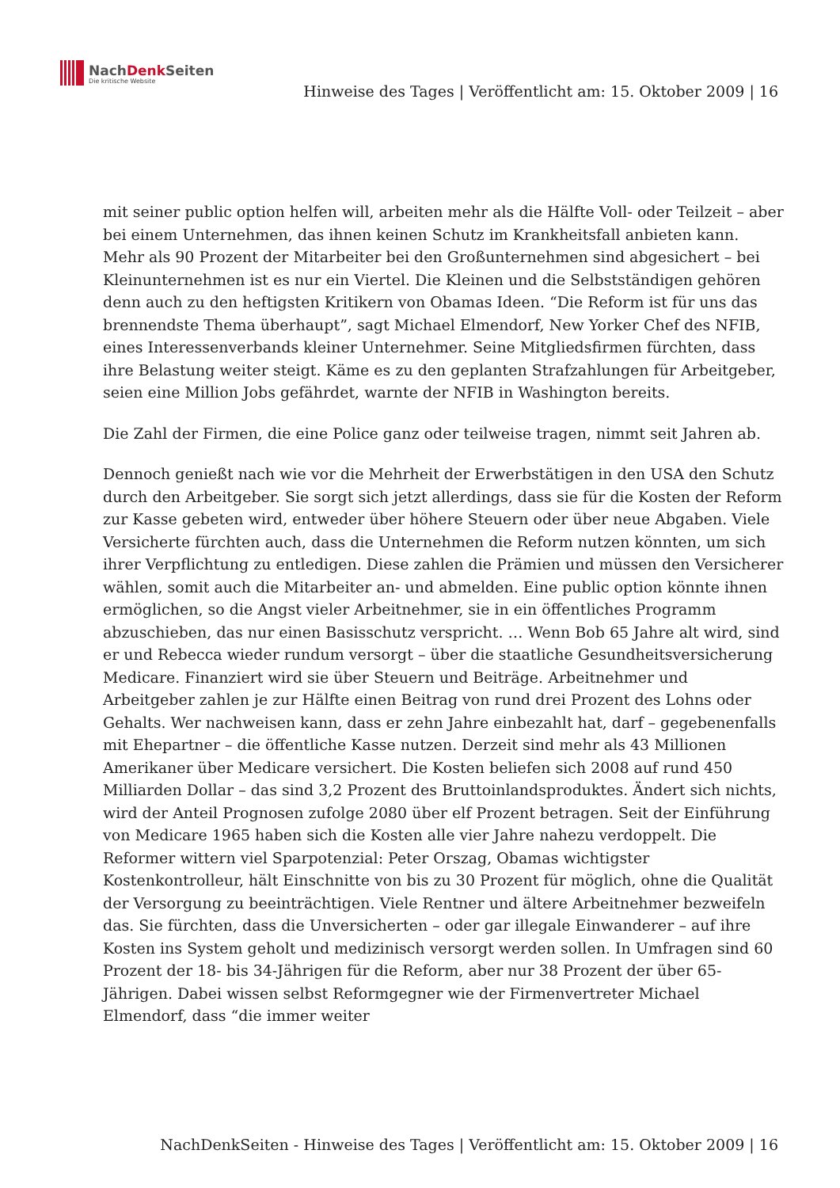NachDenk Seiten
Die kritische Website
Hinweise des Tages | Veröffentlicht am: 15. Oktober 2009 | 16
mit seiner public option helfen will, arbeiten mehr als die Hälfte Voll- oder Teilzeit – aber bei einem Unternehmen, das ihnen keinen Schutz im Krankheitsfall anbieten kann. Mehr als 90 Prozent der Mitarbeiter bei den Großunternehmen sind abgesichert – bei Kleinunternehmen ist es nur ein Viertel. Die Kleinen und die Selbstständigen gehören denn auch zu den heftigsten Kritikern von Obamas Ideen. “Die Reform ist für uns das brennendste Thema überhaupt”, sagt Michael Elmendorf, New Yorker Chef des NFIB, eines Interessenverbands kleiner Unternehmer. Seine Mitgliedsfirmen fürchten, dass ihre Belastung weiter steigt. Käme es zu den geplanten Strafzahlungen für Arbeitgeber, seien eine Million Jobs gefährdet, warnte der NFIB in Washington bereits.
Die Zahl der Firmen, die eine Police ganz oder teilweise tragen, nimmt seit Jahren ab.
Dennoch genießt nach wie vor die Mehrheit der Erwerbstätigen in den USA den Schutz durch den Arbeitgeber. Sie sorgt sich jetzt allerdings, dass sie für die Kosten der Reform zur Kasse gebeten wird, entweder über höhere Steuern oder über neue Abgaben. Viele Versicherte fürchten auch, dass die Unternehmen die Reform nutzen könnten, um sich ihrer Verpflichtung zu entledigen. Diese zahlen die Prämien und müssen den Versicherer wählen, somit auch die Mitarbeiter an- und abmelden. Eine public option könnte ihnen ermöglichen, so die Angst vieler Arbeitnehmer, sie in ein öffentliches Programm abzuschieben, das nur einen Basisschutz verspricht. … Wenn Bob 65 Jahre alt wird, sind er und Rebecca wieder rundum versorgt – über die staatliche Gesundheitsversicherung Medicare. Finanziert wird sie über Steuern und Beiträge. Arbeitnehmer und Arbeitgeber zahlen je zur Hälfte einen Beitrag von rund drei Prozent des Lohns oder Gehalts. Wer nachweisen kann, dass er zehn Jahre einbezahlt hat, darf – gegebenenfalls mit Ehepartner – die öffentliche Kasse nutzen. Derzeit sind mehr als 43 Millionen Amerikaner über Medicare versichert. Die Kosten beliefen sich 2008 auf rund 450 Milliarden Dollar – das sind 3,2 Prozent des Bruttoinlandsproduktes. Ändert sich nichts, wird der Anteil Prognosen zufolge 2080 über elf Prozent betragen. Seit der Einführung von Medicare 1965 haben sich die Kosten alle vier Jahre nahezu verdoppelt. Die Reformer wittern viel Sparpotenzial: Peter Orszag, Obamas wichtigster Kostenkontrolleur, hält Einschnitte von bis zu 30 Prozent für möglich, ohne die Qualität der Versorgung zu beeinträchtigen. Viele Rentner und ältere Arbeitnehmer bezweifeln das. Sie fürchten, dass die Unversicherten – oder gar illegale Einwanderer – auf ihre Kosten ins System geholt und medizinisch versorgt werden sollen. In Umfragen sind 60 Prozent der 18- bis 34-Jährigen für die Reform, aber nur 38 Prozent der über 65-Jährigen. Dabei wissen selbst Reformgegner wie der Firmenvertreter Michael Elmendorf, dass “die immer weiter
NachDenkSeiten - Hinweise des Tages | Veröffentlicht am: 15. Oktober 2009 | 16